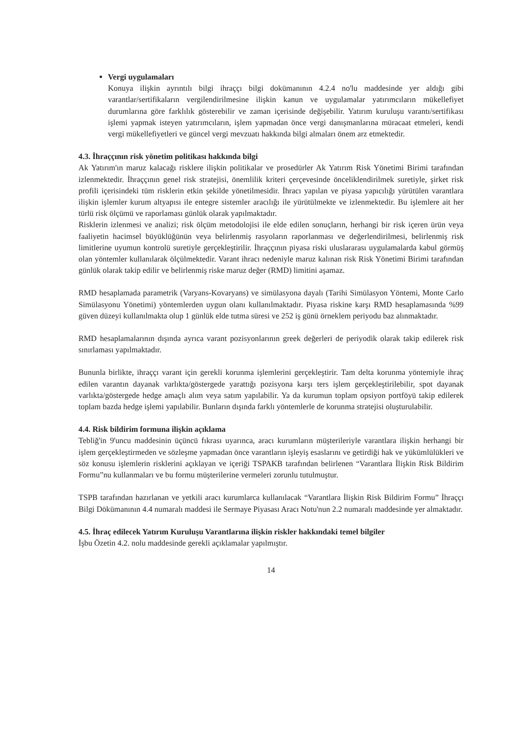Vergi uygulamaları
Konuya ilişkin ayrıntılı bilgi ihraççı bilgi dokümanının 4.2.4 no'lu maddesinde yer aldığı gibi varantlar/sertifikaların vergilendirilmesine ilişkin kanun ve uygulamalar yatırımcıların mükellefiyet durumlarına göre farklılık gösterebilir ve zaman içerisinde değişebilir. Yatırım kuruluşu varantı/sertifikası işlemi yapmak isteyen yatırımcıların, işlem yapmadan önce vergi danışmanlarına müracaat etmeleri, kendi vergi mükellefiyetleri ve güncel vergi mevzuatı hakkında bilgi almaları önem arz etmektedir.
4.3. İhraççının risk yönetim politikası hakkında bilgi
Ak Yatırım'ın maruz kalacağı risklere ilişkin politikalar ve prosedürler Ak Yatırım Risk Yönetimi Birimi tarafından izlenmektedir. İhraççının genel risk stratejisi, önemlilik kriteri çerçevesinde önceliklendirilmek suretiyle, şirket risk profili içerisindeki tüm risklerin etkin şekilde yönetilmesidir. İhracı yapılan ve piyasa yapıcılığı yürütülen varantlara ilişkin işlemler kurum altyapısı ile entegre sistemler aracılığı ile yürütülmekte ve izlenmektedir. Bu işlemlere ait her türlü risk ölçümü ve raporlaması günlük olarak yapılmaktadır.
Risklerin izlenmesi ve analizi; risk ölçüm metodolojisi ile elde edilen sonuçların, herhangi bir risk içeren ürün veya faaliyetin hacimsel büyüklüğünün veya belirlenmiş rasyoların raporlanması ve değerlendirilmesi, belirlenmiş risk limitlerine uyumun kontrolü suretiyle gerçekleştirilir. İhraççının piyasa riski uluslararası uygulamalarda kabul görmüş olan yöntemler kullanılarak ölçülmektedir. Varant ihracı nedeniyle maruz kalınan risk Risk Yönetimi Birimi tarafından günlük olarak takip edilir ve belirlenmiş riske maruz değer (RMD) limitini aşamaz.
RMD hesaplamada parametrik (Varyans-Kovaryans) ve simülasyona dayalı (Tarihi Simülasyon Yöntemi, Monte Carlo Simülasyonu Yönetimi) yöntemlerden uygun olanı kullanılmaktadır. Piyasa riskine karşı RMD hesaplamasında %99 güven düzeyi kullanılmakta olup 1 günlük elde tutma süresi ve 252 iş günü örneklem periyodu baz alınmaktadır.
RMD hesaplamalarının dışında ayrıca varant pozisyonlarının greek değerleri de periyodik olarak takip edilerek risk sınırlaması yapılmaktadır.
Bununla birlikte, ihraççı varant için gerekli korunma işlemlerini gerçekleştirir. Tam delta korunma yöntemiyle ihraç edilen varantın dayanak varlıkta/göstergede yarattığı pozisyona karşı ters işlem gerçekleştirilebilir, spot dayanak varlıkta/göstergede hedge amaçlı alım veya satım yapılabilir. Ya da kurumun toplam opsiyon portföyü takip edilerek toplam bazda hedge işlemi yapılabilir. Bunların dışında farklı yöntemlerle de korunma stratejisi oluşturulabilir.
4.4. Risk bildirim formuna ilişkin açıklama
Tebliğ'in 9'uncu maddesinin üçüncü fıkrası uyarınca, aracı kurumların müşterileriyle varantlara ilişkin herhangi bir işlem gerçekleştirmeden ve sözleşme yapmadan önce varantların işleyiş esaslarını ve getirdiği hak ve yükümlülükleri ve söz konusu işlemlerin risklerini açıklayan ve içeriği TSPAKB tarafından belirlenen “Varantlara İlişkin Risk Bildirim Formu”nu kullanmaları ve bu formu müşterilerine vermeleri zorunlu tutulmuştur.
TSPB tarafından hazırlanan ve yetkili aracı kurumlarca kullanılacak “Varantlara İlişkin Risk Bildirim Formu” İhraççı Bilgi Dökümanının 4.4 numaralı maddesi ile Sermaye Piyasası Aracı Notu'nun 2.2 numaralı maddesinde yer almaktadır.
4.5. İhraç edilecek Yatırım Kuruluşu Varantlarına ilişkin riskler hakkındaki temel bilgiler
İşbu Özetin 4.2. nolu maddesinde gerekli açıklamalar yapılmıştır.
14